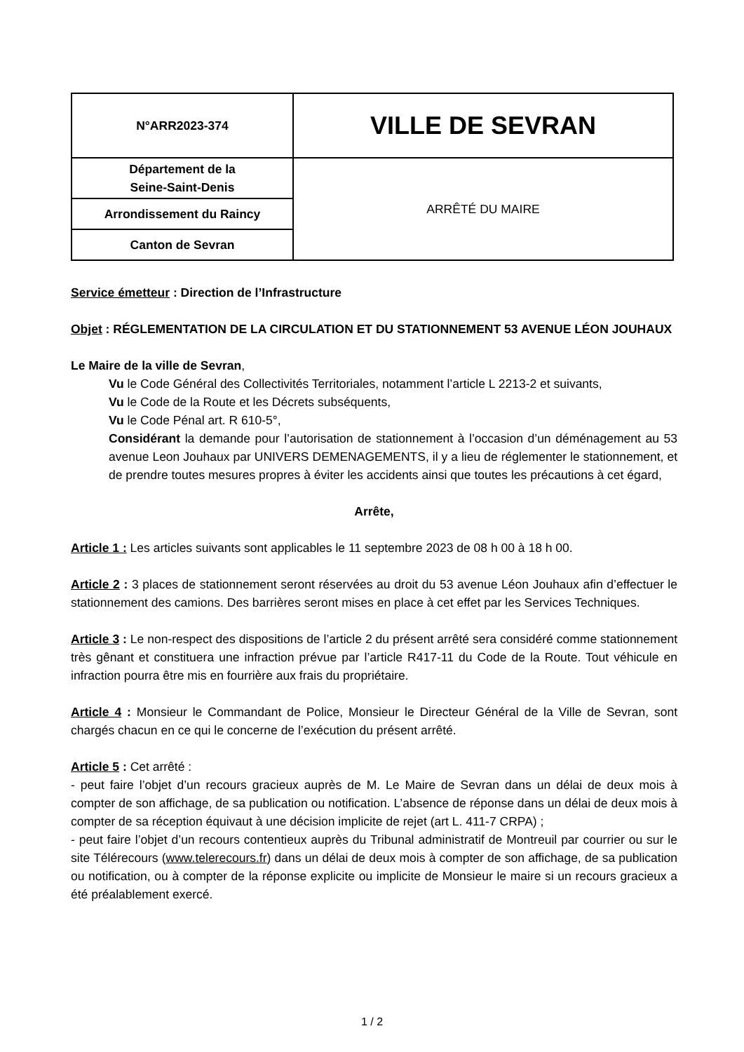| N°ARR2023-374 | VILLE DE SEVRAN |
| Département de la Seine-Saint-Denis | ARRÊTÉ DU MAIRE |
| Arrondissement du Raincy | |
| Canton de Sevran | |
Service émetteur : Direction de l’Infrastructure
Objet : RÉGLEMENTATION DE LA CIRCULATION ET DU STATIONNEMENT 53 AVENUE LÉON JOUHAUX
Le Maire de la ville de Sevran,
Vu le Code Général des Collectivités Territoriales, notamment l’article L 2213-2 et suivants,
Vu le Code de la Route et les Décrets subséquents,
Vu le Code Pénal art. R 610-5°,
Considérant la demande pour l’autorisation de stationnement à l’occasion d’un déménagement au 53 avenue Leon Jouhaux par UNIVERS DEMENAGEMENTS, il y a lieu de réglementer le stationnement, et de prendre toutes mesures propres à éviter les accidents ainsi que toutes les précautions à cet égard,
Arrête,
Article 1 : Les articles suivants sont applicables le 11 septembre 2023 de 08 h 00 à 18 h 00.
Article 2 : 3 places de stationnement seront réservées au droit du 53 avenue Léon Jouhaux afin d’effectuer le stationnement des camions. Des barrières seront mises en place à cet effet par les Services Techniques.
Article 3 : Le non-respect des dispositions de l’article 2 du présent arrêté sera considéré comme stationnement très gênant et constituera une infraction prévue par l’article R417-11 du Code de la Route. Tout véhicule en infraction pourra être mis en fourrière aux frais du propriétaire.
Article 4 : Monsieur le Commandant de Police, Monsieur le Directeur Général de la Ville de Sevran, sont chargés chacun en ce qui le concerne de l’exécution du présent arrêté.
Article 5 : Cet arrêté :
- peut faire l’objet d’un recours gracieux auprès de M. Le Maire de Sevran dans un délai de deux mois à compter de son affichage, de sa publication ou notification. L’absence de réponse dans un délai de deux mois à compter de sa réception équivaut à une décision implicite de rejet (art L. 411-7 CRPA) ;
- peut faire l’objet d’un recours contentieux auprès du Tribunal administratif de Montreuil par courrier ou sur le site Télérecours (www.telerecours.fr) dans un délai de deux mois à compter de son affichage, de sa publication ou notification, ou à compter de la réponse explicite ou implicite de Monsieur le maire si un recours gracieux a été préalablement exercé.
1 / 2